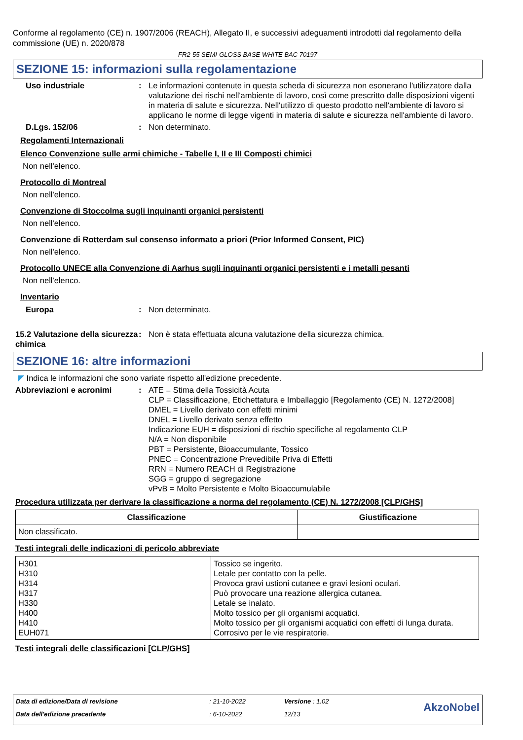Conforme al regolamento (CE) n. 1907/2006 (REACH), Allegato II, e successivi adeguamenti introdotti dal regolamento della commissione (UE) n. 2020/878
FR2-55 SEMI-GLOSS BASE WHITE BAC 70197
SEZIONE 15: informazioni sulla regolamentazione
Uso industriale : Le informazioni contenute in questa scheda di sicurezza non esonerano l'utilizzatore dalla valutazione dei rischi nell'ambiente di lavoro, così come prescritto dalle disposizioni vigenti in materia di salute e sicurezza. Nell'utilizzo di questo prodotto nell'ambiente di lavoro si applicano le norme di legge vigenti in materia di salute e sicurezza nell'ambiente di lavoro.
D.Lgs. 152/06 : Non determinato.
Regolamenti Internazionali
Elenco Convenzione sulle armi chimiche - Tabelle I, II e III Composti chimici
Non nell'elenco.
Protocollo di Montreal
Non nell'elenco.
Convenzione di Stoccolma sugli inquinanti organici persistenti
Non nell'elenco.
Convenzione di Rotterdam sul consenso informato a priori (Prior Informed Consent, PIC)
Non nell'elenco.
Protocollo UNECE alla Convenzione di Aarhus sugli inquinanti organici persistenti e i metalli pesanti
Non nell'elenco.
Inventario
Europa : Non determinato.
15.2 Valutazione della sicurezza chimica
: Non è stata effettuata alcuna valutazione della sicurezza chimica.
SEZIONE 16: altre informazioni
◤ Indica le informazioni che sono variate rispetto all'edizione precedente.
Abbreviazioni e acronimi : ATE = Stima della Tossicità Acuta
CLP = Classificazione, Etichettatura e Imballaggio [Regolamento (CE) N. 1272/2008]
DMEL = Livello derivato con effetti minimi
DNEL = Livello derivato senza effetto
Indicazione EUH = disposizioni di rischio specifiche al regolamento CLP
N/A = Non disponibile
PBT = Persistente, Bioaccumulante, Tossico
PNEC = Concentrazione Prevedibile Priva di Effetti
RRN = Numero REACH di Registrazione
SGG = gruppo di segregazione
vPvB = Molto Persistente e Molto Bioaccumulabile
Procedura utilizzata per derivare la classificazione a norma del regolamento (CE) N. 1272/2008 [CLP/GHS]
| Classificazione | Giustificazione |
| --- | --- |
| Non classificato. | |
Testi integrali delle indicazioni di pericolo abbreviate
| H301 H310 H314 H317 H330 H400 H410 EUH071 | Tossico se ingerito. Letale per contatto con la pelle. Provoca gravi ustioni cutanee e gravi lesioni oculari. Può provocare una reazione allergica cutanea. Letale se inalato. Molto tossico per gli organismi acquatici. Molto tossico per gli organismi acquatici con effetti di lunga durata. Corrosivo per le vie respiratorie. |
Testi integrali delle classificazioni [CLP/GHS]
| Data di edizione/Data di revisione | : 21-10-2022 | Versione : 1.02 | AkzoNobel |
| Data dell'edizione precedente | : 6-10-2022 | 12/13 | |